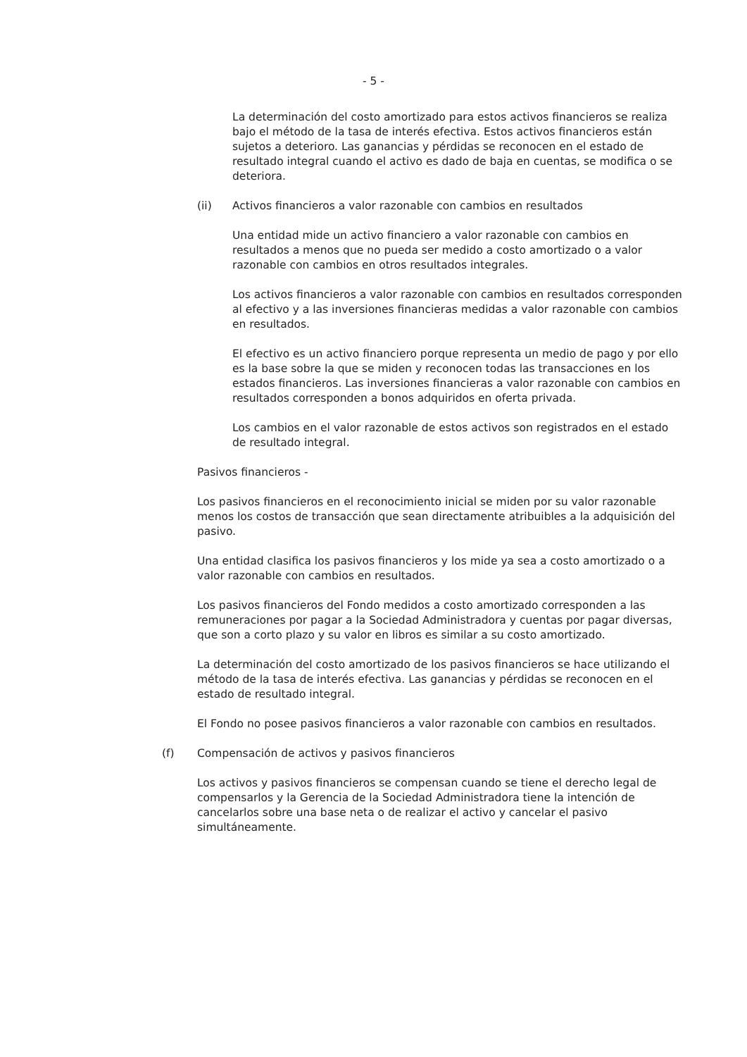- 5 -
La determinación del costo amortizado para estos activos financieros se realiza bajo el método de la tasa de interés efectiva. Estos activos financieros están sujetos a deterioro. Las ganancias y pérdidas se reconocen en el estado de resultado integral cuando el activo es dado de baja en cuentas, se modifica o se deteriora.
(ii) Activos financieros a valor razonable con cambios en resultados
Una entidad mide un activo financiero a valor razonable con cambios en resultados a menos que no pueda ser medido a costo amortizado o a valor razonable con cambios en otros resultados integrales.
Los activos financieros a valor razonable con cambios en resultados corresponden al efectivo y a las inversiones financieras medidas a valor razonable con cambios en resultados.
El efectivo es un activo financiero porque representa un medio de pago y por ello es la base sobre la que se miden y reconocen todas las transacciones en los estados financieros. Las inversiones financieras a valor razonable con cambios en resultados corresponden a bonos adquiridos en oferta privada.
Los cambios en el valor razonable de estos activos son registrados en el estado de resultado integral.
Pasivos financieros -
Los pasivos financieros en el reconocimiento inicial se miden por su valor razonable menos los costos de transacción que sean directamente atribuibles a la adquisición del pasivo.
Una entidad clasifica los pasivos financieros y los mide ya sea a costo amortizado o a valor razonable con cambios en resultados.
Los pasivos financieros del Fondo medidos a costo amortizado corresponden a las remuneraciones por pagar a la Sociedad Administradora y cuentas por pagar diversas, que son a corto plazo y su valor en libros es similar a su costo amortizado.
La determinación del costo amortizado de los pasivos financieros se hace utilizando el método de la tasa de interés efectiva. Las ganancias y pérdidas se reconocen en el estado de resultado integral.
El Fondo no posee pasivos financieros a valor razonable con cambios en resultados.
(f) Compensación de activos y pasivos financieros
Los activos y pasivos financieros se compensan cuando se tiene el derecho legal de compensarlos y la Gerencia de la Sociedad Administradora tiene la intención de cancelarlos sobre una base neta o de realizar el activo y cancelar el pasivo simultáneamente.